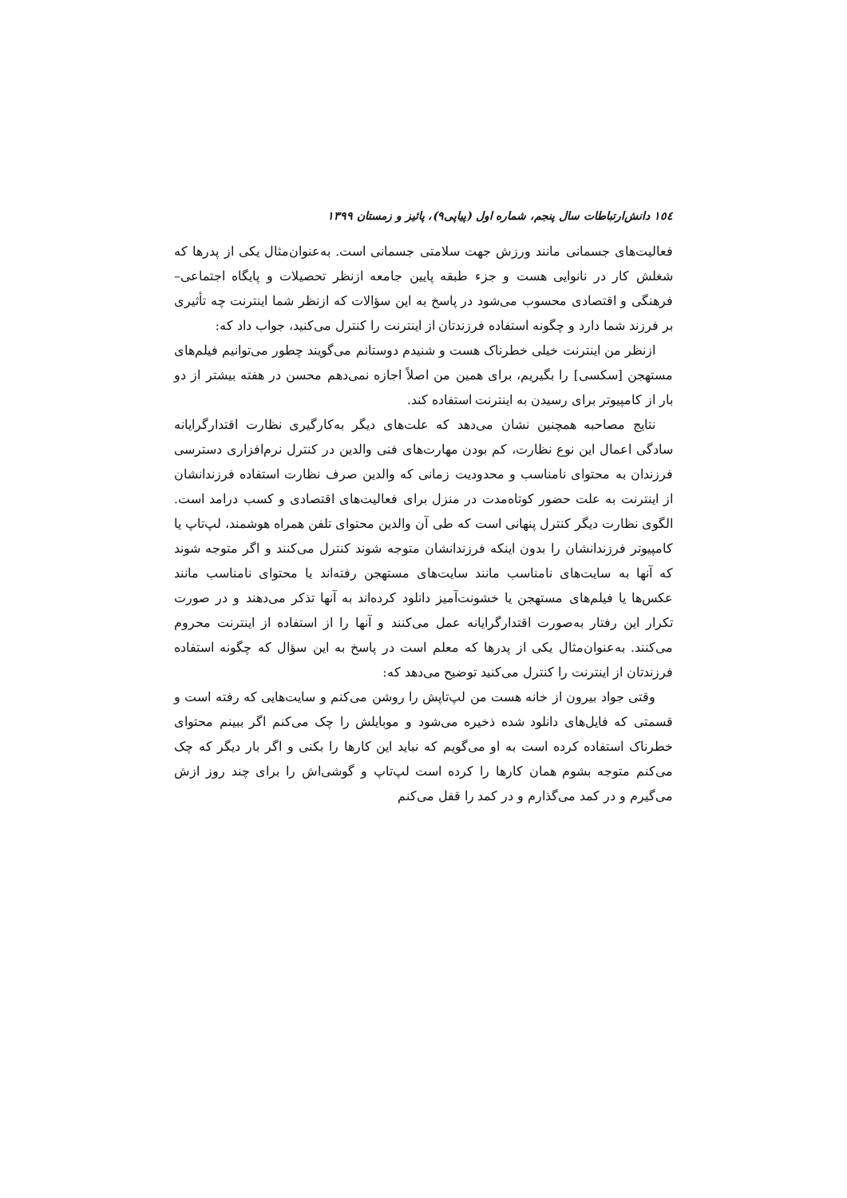١٥٤ دانش‌ارتباطات سال پنجم، شماره اول (پیاپی۹)، پائیز و زمستان ۱۳۹۹
فعالیت‌های جسمانی مانند ورزش جهت سلامتی جسمانی است. به‌عنوان‌مثال یکی از پدرها که شغلش کار در نانوایی هست و جزء طبقه پایین جامعه ازنظر تحصیلات و پایگاه اجتماعی–فرهنگی و اقتصادی محسوب می‌شود در پاسخ به این سؤالات که ازنظر شما اینترنت چه تأثیری بر فرزند شما دارد و چگونه استفاده فرزندتان از اینترنت را کنترل می‌کنید، جواب داد که:
ازنظر من اینترنت خیلی خطرناک هست و شنیدم دوستانم می‌گویند چطور می‌توانیم فیلم‌های مستهجن [سکسی] را بگیریم، برای همین من اصلاً اجازه نمی‌دهم محسن در هفته بیشتر از دو بار از کامپیوتر برای رسیدن به اینترنت استفاده کند.
نتایج مصاحبه همچنین نشان می‌دهد که علت‌های دیگر به‌کارگیری نظارت اقتدارگرایانه سادگی اعمال این نوع نظارت، کم بودن مهارت‌های فنی والدین در کنترل نرم‌افزاری دسترسی فرزندان به محتوای نامناسب و محدودیت زمانی که والدین صرف نظارت استفاده فرزندانشان از اینترنت به علت حضور کوتاه‌مدت در منزل برای فعالیت‌های اقتصادی و کسب درامد است. الگوی نظارت دیگر کنترل پنهانی است که طی آن والدین محتوای تلفن همراه هوشمند، لپ‌تاپ یا کامپیوتر فرزندانشان را بدون اینکه فرزندانشان متوجه شوند کنترل می‌کنند و اگر متوجه شوند که آنها به سایت‌های نامناسب مانند سایت‌های مستهجن رفته‌اند یا محتوای نامناسب مانند عکس‌ها یا فیلم‌های مستهجن یا خشونت‌آمیز دانلود کرده‌اند به آنها تذکر می‌دهند و در صورت تکرار این رفتار به‌صورت اقتدارگرایانه عمل می‌کنند و آنها را از استفاده از اینترنت محروم می‌کنند. به‌عنوان‌مثال یکی از پدرها که معلم است در پاسخ به این سؤال که چگونه استفاده فرزندتان از اینترنت را کنترل می‌کنید توضیح می‌دهد که:
وقتی جواد بیرون از خانه هست من لپ‌تاپش را روشن می‌کنم و سایت‌هایی که رفته است و قسمتی که فایل‌های دانلود شده ذخیره می‌شود و موبایلش را چک می‌کنم اگر ببینم محتوای خطرناک استفاده کرده است به او می‌گویم که نباید این کارها را بکنی و اگر بار دیگر که چک می‌کنم متوجه بشوم همان کارها را کرده است لپ‌تاپ و گوشی‌اش را برای چند روز ازش می‌گیرم و در کمد می‌گذارم و در کمد را قفل می‌کنم